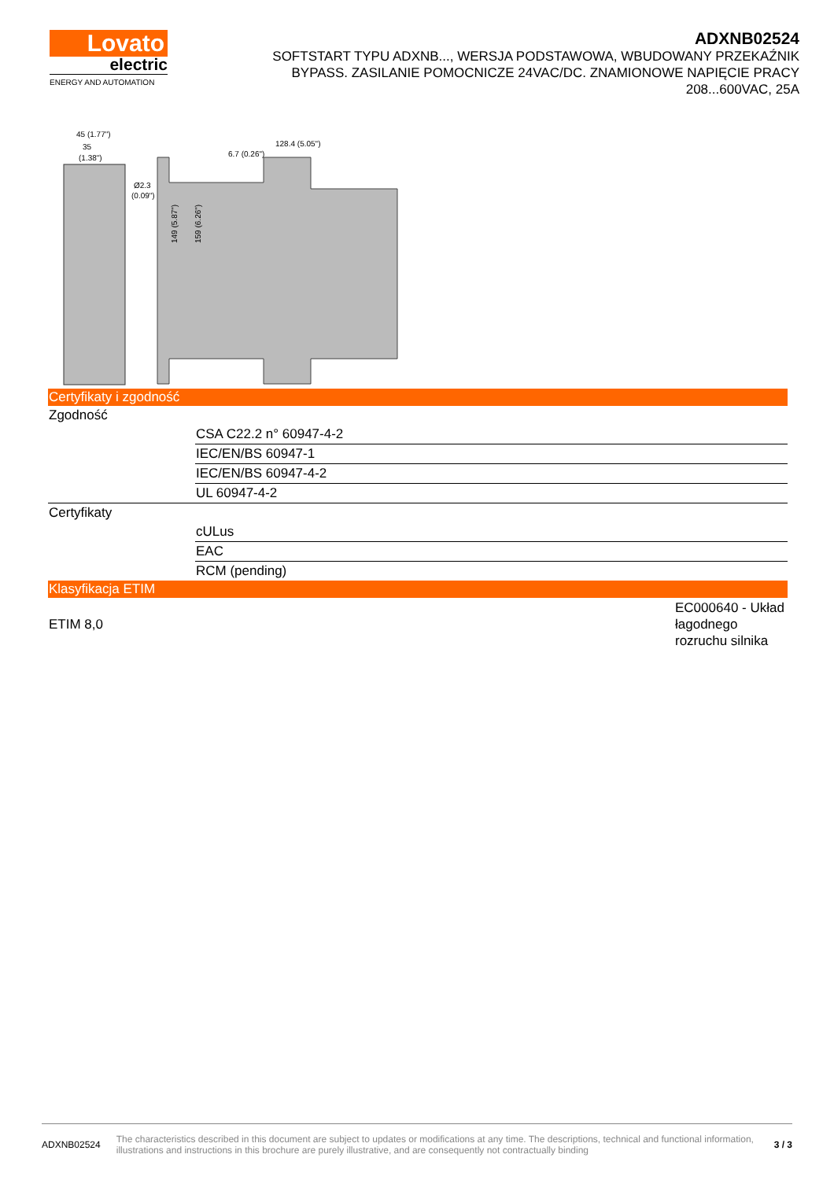Lovato
electric
ENERGY AND AUTOMATION
ADXNB02524
SOFTSTART TYPU ADXNB..., WERSJA PODSTAWOWA, WBUDOWANY PRZEKAŹNIK BYPASS. ZASILANIE POMOCNICZE 24VAC/DC. ZNAMIONOWE NAPIĘCIE PRACY 208...600VAC, 25A
45 (1.77")
35
(1.38")
Ø2.3
(0.09")
149 (5.87")
159 (6.26")
128.4 (5.05")
6.7 (0.26")
| Certyfikaty i zgodność | |
| Zgodność | |
| | CSA C22.2 n° 60947-4-2 |
| | IEC/EN/BS 60947-1 |
| | IEC/EN/BS 60947-4-2 |
| | UL 60947-4-2 |
| Certyfikaty | |
| | cULus |
| | EAC |
| | RCM (pending) |
| Klasyfikacja ETIM | |
| ETIM 8,0 | EC000640 - Układ łagodnego rozruchu silnika |
ADXNB02524 The characteristics described in this document are subject to updates or modifications at any time. The descriptions, technical and functional information, illustrations and instructions in this brochure are purely illustrative, and are consequently not contractually binding 3 / 3